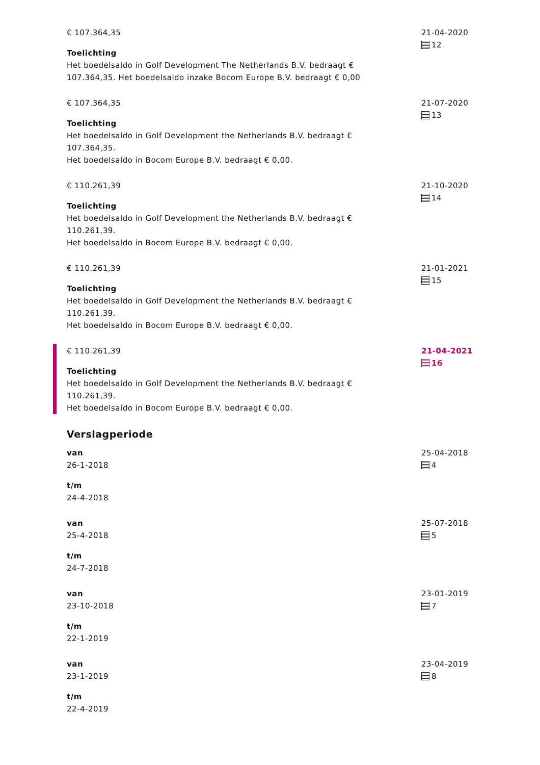€ 107.364,35
Toelichting
Het boedelsaldo in Golf Development The Netherlands B.V. bedraagt € 107.364,35. Het boedelsaldo inzake Bocom Europe B.V. bedraagt € 0,00
21-04-2020
12
€ 107.364,35
Toelichting
Het boedelsaldo in Golf Development the Netherlands B.V. bedraagt € 107.364,35.
Het boedelsaldo in Bocom Europe B.V. bedraagt € 0,00.
21-07-2020
13
€ 110.261,39
Toelichting
Het boedelsaldo in Golf Development the Netherlands B.V. bedraagt € 110.261,39.
Het boedelsaldo in Bocom Europe B.V. bedraagt € 0,00.
21-10-2020
14
€ 110.261,39
Toelichting
Het boedelsaldo in Golf Development the Netherlands B.V. bedraagt € 110.261,39.
Het boedelsaldo in Bocom Europe B.V. bedraagt € 0,00.
21-01-2021
15
€ 110.261,39
Toelichting
Het boedelsaldo in Golf Development the Netherlands B.V. bedraagt € 110.261,39.
Het boedelsaldo in Bocom Europe B.V. bedraagt € 0,00.
21-04-2021
16
Verslagperiode
van
26-1-2018
t/m
24-4-2018
25-04-2018
4
van
25-4-2018
t/m
24-7-2018
25-07-2018
5
van
23-10-2018
t/m
22-1-2019
23-01-2019
7
van
23-1-2019
t/m
22-4-2019
23-04-2019
8